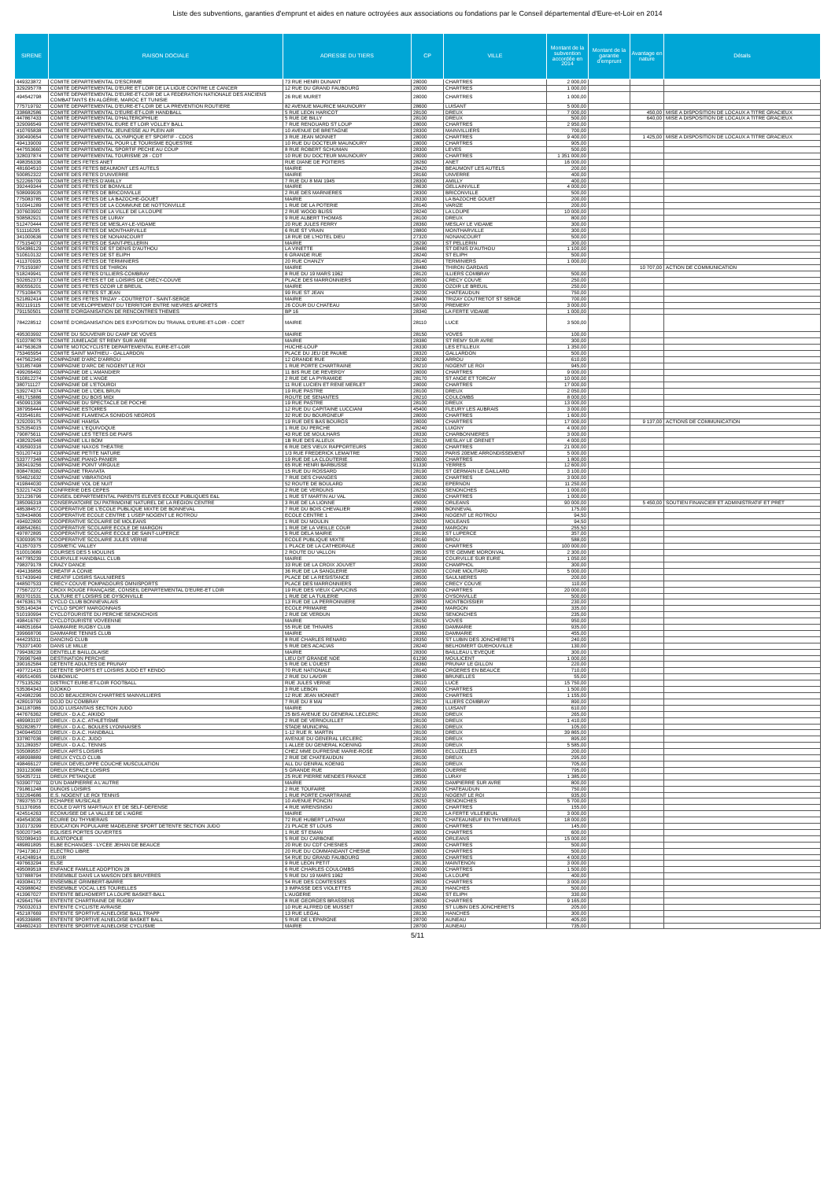Liste des subventions, garanties d'emprunt et aides en nature octroyées aux associations ou fondations par le Conseil départemental d'Eure-et-Loir en 2014
| SIRENE | RAISON DOCIALE | ADRESSE DU TIERS | CP | VILLE | Montant de la subvention accordée en 2014 | Montant de la garantie d'emprunt | Avantage en nature | Détails |
| --- | --- | --- | --- | --- | --- | --- | --- | --- |
| 449323872 | COMITE DEPARTEMENTAL D'ESCRIME | 73 RUE HENRI DUNANT | 28000 | CHARTRES | 2 000,00 | | | |
| 329295778 | COMITÉ DÉPARTEMENTAL D'EURE ET LOIR DE LA LIGUE CONTRE LE CANCER | 12 RUE DU GRAND FAUBOURG | 28000 | CHARTRES | 1 000,00 | | | |
| 494542798 | COMITÉ DÉPARTEMENTAL D'EURE-ET-LOIR DE LA FÉDÉRATION NATIONALE DES ANCIENS COMBATTANTS EN ALGÉRIE, MAROC ET TUNISIE | 26 RUE MURET | 28000 | CHARTRES | 1 000,00 | | | |
| 775719792 | COMITÉ DÉPARTEMENTAL D'EURE-ET-LOIR DE LA PRÉVENTION ROUTIÈRE | 82 AVENUE MAURICE MAUNOURY | 28600 | LUISANT | 5 000,00 | | | |
| 338682586 | COMITÉ DÉPARTEMENTAL D'EURE-ET-LOIR HANDBALL | 5 RUE LEON HARICOT | 28100 | DREUX | 7 000,00 | | 450,00 | MISE A DISPOSITION DE LOCAUX A TITRE GRACIEUX |
| 447867433 | COMITÉ DÉPARTEMENTAL D'HALTÉROPHILIE | 5 RUE DE BILLY | 28100 | DREUX | 500,00 | | 640,00 | MISE A DISPOSITION DE LOCAUX A TITRE GRACIEUX |
| 329096549 | COMITE DEPARTEMENTAL EURE ET LOIR VOLLEY BALL | 7 RUE RENOUARD ST LOUP | 28000 | CHARTRES | 2 950,00 | | | |
| 410765838 | COMITE DEPARTEMENTAL JEUNESSE AU PLEIN AIR | 10 AVENUE DE BRETAGNE | 28300 | MAINVILLIERS | 700,00 | | | |
| 390490654 | COMITE DEPARTEMENTAL OLYMPIQUE ET SPORTIF - CDOS | 3 RUE JEAN MONNET | 28000 | CHARTRES | 9 400,00 | | 1 425,00 | MISE A DISPOSITION DE LOCAUX A TITRE GRACIEUX |
| 494139009 | COMITE DEPARTEMENTAL POUR LE TOURISME EQUESTRE | 10 RUE DU DOCTEUR MAUNOURY | 28000 | CHARTRES | 905,00 | | | |
| 447553660 | COMITE DEPARTEMENTAL SPORTIF PECHE AU COUP | 8 RUE ROBERT SCHUMAN | 28300 | LEVES | 500,00 | | | |
| 328037874 | COMITE DEPARTEMENTAL TOURISME 28 - CDT | 10 RUE DU DOCTEUR MAUNOURY | 28000 | CHARTRES | 1 351 000,00 | | | |
| 498356336 | COMITE DES FETES ANET | RUE DIANE DE POITIERS | 28260 | ANET | 16 000,00 | | | |
| 481604510 | COMITE DES FETES BEAUMONT LES AUTELS | MAIRIE | 28420 | BEAUMONT LES AUTELS | 200,00 | | | |
| 500852322 | COMITE DES FETES D'UNVERRE | MAIRIE | 28160 | UNVERRE | 400,00 | | | |
| 522266709 | COMITE DES FETES D'AMILLY | 7 RUE DU 8 MAI 1945 | 28300 | AMILLY | 400,00 | | | |
| 392449344 | COMITÉ DES FÊTES DE BONVILLE | MAIRIE | 28630 | GELLAINVILLE | 4 000,00 | | | |
| 508999935 | COMITÉ DES FÊTES DE BRICONVILLE | 2 RUE DES MARNIERES | 28300 | BRICONVILLE | 500,00 | | | |
| 775083785 | COMITÉ DES FÊTES DE LA BAZOCHE-GOUËT | MAIRIE | 28330 | LA BAZOCHE GOUET | 200,00 | | | |
| 510941289 | COMITÉ DES FÊTES DE LA COMMUNE DE NOTTONVILLE | 1 RUE DE LA POTERIE | 28140 | VARIZE | 200,00 | | | |
| 307603902 | COMITÉ DES FÊTES DE LA VILLE DE LA LOUPE | 2 RUE WOOD BLISS | 28240 | LA LOUPE | 10 000,00 | | | |
| 508582921 | COMITÉ DES FÊTES DE LURAY | 9 RUE ALBERT THOMAS | 28100 | DREUX | 800,00 | | | |
| 512470444 | COMITÉ DES FÊTES DE MESLAY-LE-VIDAME | 20 RUE JULES FERRY | 28360 | MESLAY LE VIDAME | 300,00 | | | |
| 511116295 | COMITE DES FETES DE MONTHARVILLE | 6 RUE ST VRAIN | 28800 | MONTHARVILLE | 300,00 | | | |
| 341000636 | COMITE DES FETES DE NONANCOURT | 18 RUE DE L'HOTEL DIEU | 27320 | NONANCOURT | 500,00 | | | |
| 775154073 | COMITE DES FETES DE SAINT-PELLERIN | MAIRIE | 28290 | ST PELLERIN | 300,00 | | | |
| 504386129 | COMITE DES FETES DE ST DENIS D'AUTHOU | LA VINETTE | 28480 | ST DENIS D'AUTHOU | 1 100,00 | | | |
| 510610132 | COMITE DES FETES DE ST ELIPH | 6 GRANDE RUE | 28240 | ST ELIPH | 500,00 | | | |
| 411370935 | COMITÉ DES FÊTES DE TERMINIERS | 20 RUE CHANZY | 28140 | TERMINIERS | 1 000,00 | | | |
| 775159387 | COMITÉ DES FÊTES DE THIRON | MAIRIE | 28480 | THIRON GARDAIS | | | 10 707,00 | ACTION DE COMMUNICATION |
| 518249941 | COMITÉ DES FÊTES D'ILLIERS-COMBRAY | 8 RUE DU 19 MARS 1962 | 28120 | ILLIERS COMBRAY | 500,00 | | | |
| 502652373 | COMITÉ DES FÊTES ET DE LOISIRS DE CRÉCY-COUVÉ | PLACE DES MARRONNIERS | 28500 | CRECY COUVE | 250,00 | | | |
| 800556201 | COMITE DES FETES OZOIR LE BREUIL | MAIRIE | 28200 | OZOIR LE BREUIL | 250,00 | | | |
| 775108475 | COMITE DES FETES ST JEAN | 99 RUE ST JEAN | 28200 | CHATEAUDUN | 750,00 | | | |
| 521892414 | COMITÉ DES FÊTES TRIZAY - COUTRETOT - SAINT-SERGE | MAIRIE | 28400 | TRIZAY COUTRETOT ST SERGE | 700,00 | | | |
| 802119115 | COMITE DEVELOPPEMENT DU TERRITOIR ENTRE NIEVRES &FORETS | 26 COUR DU CHATEAU | 58700 | PREMERY | 3 000,00 | | | |
| 791150501 | COMITÉ D'ORGANISATION DE RENCONTRES THEMES | BP 16 | 28340 | LA FERTE VIDAME | 1 000,00 | | | |
| 784228512 | COMITÉ D'ORGANISATION DES EXPOSITION DU TRAVAIL D'EURE-ET-LOIR - COET | MAIRIE | 28110 | LUCE | 3 500,00 | | | |
| 495303992 | COMITÉ DU SOUVENIR DU CAMP DE VOVES | MAIRIE | 28150 | VOVES | 100,00 | | | |
| 510378078 | COMITE JUMELAGE ST REMY SUR AVRE | MAIRIE | 28380 | ST REMY SUR AVRE | 300,00 | | | |
| 447563628 | COMITE MOTOCYCLISTE DEPARTEMENTAL EURE-ET-LOIR | HUCHE-LOUP | 28330 | LES ETILLEUX | 1 350,00 | | | |
| 753465954 | COMITÉ SAINT MATHIEU - GALLARDON | PLACE DU JEU DE PAUME | 28320 | GALLARDON | 500,00 | | | |
| 447562349 | COMPAGNIE D'ARC D'ARROU | 12 GRANDE RUE | 28290 | ARROU | 610,00 | | | |
| 531857498 | COMPAGNIE D'ARC DE NOGENT LE ROI | 1 RUE PORTE CHARTRAINE | 28210 | NOGENT LE ROI | 945,00 | | | |
| 499266492 | COMPAGNIE DE L'AMANDIER | 11 BIS RUE DE REVERDY | 28000 | CHARTRES | 9 000,00 | | | |
| 510812274 | COMPAGNIE DE L'ANGE | 2 RUE DE LA PYRAMIDE | 28170 | ST ANGE ET TORCAY | 10 000,00 | | | |
| 380711127 | COMPAGNIE DE L'ETOURDI | 11 RUE LUCIEN ET RENE MERLET | 28000 | CHARTRES | 17 000,00 | | | |
| 539274374 | COMPAGNIE DE L'OEIL BRUN | 19 RUE PASTRE | 28100 | DREUX | 2 050,00 | | | |
| 481715886 | COMPAGNIE DU BOIS MIDI | ROUTE DE SENANTES | 28210 | COULOMBS | 8 000,00 | | | |
| 450991336 | COMPAGNIE DU SPECTACLE DE POCHE | 19 RUE PASTRE | 28100 | DREUX | 13 000,00 | | | |
| 387956444 | COMPAGNIE ESTOIRES | 12 RUE DU CAPITAINE LUCCIANI | 45400 | FLEURY LES AUBRAIS | 3 000,00 | | | |
| 433546181 | COMPAGNIE FLAMENCA SONIDOS NEGROS | 32 RUE DU BOURGNEUF | 28000 | CHARTRES | 1 600,00 | | | |
| 329209175 | COMPAGNIE HAMSA | 19 RUE DES BAS BOURGS | 28000 | CHARTRES | 17 000,00 | | 9 137,00 | ACTIONS DE COMMUNICATION |
| 525354015 | COMPAGNIE L'EQUIVOQUE | 1 RUE DU PERCHE | 28240 | LUIGNY | 4 000,00 | | | |
| 790875611 | COMPAGNIE LES TÊTES DE PIAFS | 43 RUE DE MOULHARS | 28330 | CHARBONNIERES | 3 000,00 | | | |
| 438292948 | COMPAGNIE LILI BÖM | 1B RUE DES ALLEUX | 28120 | MESLAY LE GRENET | 4 000,00 | | | |
| 439590316 | COMPAGNIE NAXOS THÉÂTRE | 6 RUE DES VIEUX RAPPORTEURS | 28000 | CHARTRES | 21 000,00 | | | |
| 501207419 | COMPAGNIE PETITE NATURE | 1/3 RUE FREDERICK LEMAITRE | 75020 | PARIS 20EME ARRONDISSEMENT | 5 000,00 | | | |
| 533777348 | COMPAGNIE PIANO-PANIER | 19 RUE DE LA CLOUTERIE | 28000 | CHARTRES | 1 800,00 | | | |
| 383419256 | COMPAGNIE POINT VIRGULE | 65 RUE HENRI BARBUSSE | 91330 | YERRES | 12 600,00 | | | |
| 808478382 | COMPAGNIE TRAVIATA | 15 RUE DU ROSSARD | 28190 | ST GERMAIN LE GAILLARD | 3 100,00 | | | |
| 504621632 | COMPAGNIE VIBRATIONS | 7 RUE DES CHANGES | 28000 | CHARTRES | 3 000,00 | | | |
| 419844030 | COMPAGNIE VOL DE NUIT | 52 ROUTE DE BOULARD | 28230 | EPERNON | 11 250,00 | | | |
| 532217429 | CONFRERIE DES CEPES | 2 RUE DE VERDUNS | 28250 | SENONCHES | 1 000,00 | | | |
| 321236796 | CONSEIL DEPARTEMENTAL PARENTS ELEVES ECOLE PUBLIQUES E&L | 1 RUE ST MARTIN AU VAL | 28000 | CHARTRES | 1 000,00 | | | |
| 385096318 | CONSERVATOIRE DU PATRIMOINE NATUREL DE LA RÉGION CENTRE | 3 RUE DE LA LIONNE | 45000 | ORLEANS | 90 000,00 | | 5 450,00 | SOUTIEN FINANCIER ET ADMINISTRATIF ET PRÊT |
| 485384572 | COOPÉRATIVE DE L'ÉCOLE PUBLIQUE MIXTE DE BONNEVAL | 7 RUE DU BOIS CHEVALIER | 28800 | BONNEVAL | 175,00 | | | |
| 528434806 | COOPERATIVE ECOLE CENTRE 1 USEP NOGENT LE ROTROU | ECOLE CENTRE 1 | 28400 | NOGENT LE ROTROU | 94,50 | | | |
| 494922800 | COOPÉRATIVE SCOLAIRE DE MOLÉANS | 1 RUE DU MOULIN | 28200 | MOLEANS | 94,50 | | | |
| 498542661 | COOPÉRATIVE SCOLAIRE ÉCOLE DE MARGON | 1 RUE DE LA VIEILLE COUR | 28400 | MARGON | 255,50 | | | |
| 497872895 | COOPÉRATIVE SCOLAIRE ÉCOLE DE SAINT-LUPERCE | 5 RUE DELA MAIRIE | 28190 | ST LUPERCE | 357,00 | | | |
| 530939578 | COOPERATIVE SCOLAIRE JULES VERNE | ECOLE PUBLIQUE MIXTE | 28160 | BROU | 588,00 | | | |
| 413570375 | COSMETIC VALLEY | 1 PLACE DE LA CATHEDRALE | 28000 | CHARTRES | 100 000,00 | | | |
| 510010689 | COURSES DES 5 MOULINS | 2 ROUTE DU VALLON | 28500 | STE GEMME MORONVAL | 2 300,00 | | | |
| 447785239 | COURVILLE HANDBALL CLUB | MAIRIE | 28190 | COURVILLE SUR EURE | 1 050,00 | | | |
| 798379178 | CRAZY DANCE | 33 RUE DE LA CROIX JOUVET | 28300 | CHAMPHOL | 300,00 | | | |
| 494136856 | CRÉATIF A CONIE | 36 RUE DE LA SANGLERIE | 28200 | CONIE MOLITARD | 5 000,00 | | | |
| 517439949 | CRÉATIF LOISIRS SAULNIÈRES | PLACE DE LA RESISTANCE | 28500 | SAULNIERES | 200,00 | | | |
| 448507533 | CRÉCY-COUVÉ POMPADOURS OMNISPORTS | PLACE DES MARRONNIERS | 28500 | CRECY COUVE | 110,00 | | | |
| 775672272 | CROIX ROUGE FRANÇAISE, CONSEIL DÉPARTEMENTAL D'EURE-ET LOIR | 19 RUE DES VIEUX CAPUCINS | 28000 | CHARTRES | 20 000,00 | | | |
| 803701531 | CULTURE ET LOISIRS DE OYSONVILLE | 1 RUE DE LA TUILERIE | 28700 | OYSONVILLE | 500,00 | | | |
| 447636176 | CYCLO CLUB BONNEVALAIS | 13 RUE DE LA PERRONNIERE | 28800 | MONTBOISSIER | 230,00 | | | |
| 505140434 | CYCLO SPORT MARGONNAIS | ECOLE PRIMAIRE | 28400 | MARGON | 335,00 | | | |
| 510190994 | CYCLOTOURISTE DU PERCHE SENONCHOIS | 2 RUE DE VERDUN | 28250 | SENONCHES | 235,00 | | | |
| 498416767 | CYCLOTOURISTE VOVÉENNE | MAIRIE | 28150 | VOVES | 950,00 | | | |
| 448051664 | DAMMARIE RUGBY CLUB | 55 RUE DE THIVARS | 28360 | DAMMARIE | 935,00 | | | |
| 399668706 | DAMMARIE TENNIS CLUB | MAIRIE | 28360 | DAMMARIE | 455,00 | | | |
| 444235311 | DANCING CLUB | 8 RUE CHARLES RENARD | 28350 | ST LUBIN DES JONCHERETS | 240,00 | | | |
| 753371400 | DANS LE MILLE | 5 RUE DES ACACIAS | 28240 | BELHOMERT GUEHOUVILLE | 130,00 | | | |
| 799438239 | DENTELLE BAILLOLAISE | MAIRIE | 28300 | BAILLEAU L'EVEQUE | 300,00 | | | |
| 799967948 | DESTINATION PERCHE | LIEU DIT GRANDE NOE | 61290 | MOULICENT | 1 000,00 | | | |
| 390162584 | DÉTENTE ADULTES DE PRUNAY | 5 RUE DE L'OUEST | 28360 | PRUNAY LE GILLON | 220,00 | | | |
| 497721415 | DETENTE SPORTS ET LOISIRS JUDO ET KENDO | 70 RUE NATIONALE | 28140 | ORGERES EN BEAUCE | 710,00 | | | |
| 499514065 | DIABOWLIC | 2 RUE DU LAVOIR | 28800 | BRUNELLES | 55,00 | | | |
| 775135262 | DISTRICT EURE-ET-LOIR FOOTBALL | RUE JULES VERNE | 28110 | LUCE | 15 750,00 | | | |
| 535364343 | DJOKKO | 3 RUE LEBON | 28000 | CHARTRES | 1 500,00 | | | |
| 424982296 | DOJO BEAUCERON CHARTRES MAINVILLIERS | 12 RUE JEAN MONNET | 28000 | CHARTRES | 1 155,00 | | | |
| 428919799 | DOJO DU COMBRAY | 7 RUE DU 8 MAI | 28120 | ILLIERS COMBRAY | 890,00 | | | |
| 341187086 | DOJO LUISANTAIS SECTION JUDO | MAIRIE | 28600 | LUISANT | 610,00 | | | |
| 447676362 | DREUX - D.A.C. AÏKIDO | 25 BIS AVENUE DU GENERAL LECLERC | 28100 | DREUX | 265,00 | | | |
| 489983197 | DREUX - D.A.C. ATHLÉTISME | 2 RUE DE VERNOUILLET | 28100 | DREUX | 1 410,00 | | | |
| 502828577 | DREUX - D.A.C. BOULES LYONNAISES | STADE MUNICIPAL | 28100 | DREUX | 105,00 | | | |
| 340944503 | DREUX - D.A.C. HANDBALL | 1-12 RUE R. MARTIN | 28100 | DREUX | 39 865,00 | | | |
| 337807036 | DREUX - D.A.C. JUDO | AVENUE DU GENERAL LECLERC | 28100 | DREUX | 895,00 | | | |
| 321289357 | DREUX - D.A.C. TENNIS | 1 ALLEE DU GENERAL KOENING | 28100 | DREUX | 5 585,00 | | | |
| 505089557 | DREUX ARTS LOISIRS | CHEZ MME DUFRESNE MARIE-ROSE | 28500 | ECLUZELLES | 200,00 | | | |
| 498998889 | DREUX CYCLO CLUB | 2 RUE DE CHATEAUDUN | 28100 | DREUX | 295,00 | | | |
| 498466127 | DREUX DÉVELOPPÉ COUCHÉ MUSCULATION | ALL DU GENRAL KOENIG | 28100 | DREUX | 705,00 | | | |
| 393123088 | DREUX ESPACE LOISIRS | 5 GRANDE RUE | 28500 | OUERRE | 795,00 | | | |
| 504357211 | DREUX PETANQUE | 25 RUE PIERRE MENDES FRANCE | 28500 | LURAY | 1 385,00 | | | |
| 503907792 | D'UN DAMPIERRE A L'AUTRE | MAIRIE | 28350 | DAMPIERRE SUR AVRE | 800,00 | | | |
| 791861248 | DUNOIS LOISIRS | 2 RUE TOUFAIRE | 28200 | CHATEAUDUN | 750,00 | | | |
| 532264686 | E.S. NOGENT LE ROI TENNIS | 1 RUE PORTE CHARTRAINE | 28210 | NOGENT LE ROI | 935,00 | | | |
| 789375573 | ECHAPEE MUSICALE | 10 AVENUE PONCIN | 28250 | SENONCHES | 5 700,00 | | | |
| 511376956 | ECOLE D'ARTS MARTIAUX ET DE SELF-DÉFENSE | 4 RUE WRENSINSKI | 28000 | CHARTRES | 155,00 | | | |
| 424514263 | ECOMUSEE DE LA VALLEE DE L'AIGRE | MAIRIE | 28220 | LA FERTE VILLENEUIL | 3 000,00 | | | |
| 494543036 | ECURIE DU THYMERAIS | 72 RUE HUBERT LATHAM | 28170 | CHATEAUNEUF EN THYMERAIS | 18 000,00 | | | |
| 310173299 | ÉDUCATION POPULAIRE MADELEINE SPORT DÉTENTE SECTION JUDO | 21 PLACE ST LOUIS | 28000 | CHARTRES | 145,00 | | | |
| 500207345 | EGLISES PORTES OUVERTES | 1 RUE ST EMAN | 28000 | CHARTRES | 600,00 | | | |
| 502089410 | ELASTOPOLE | 5 RUE DU CARBONE | 45000 | ORLEANS | 15 000,00 | | | |
| 489891895 | ELBE ÉCHANGES - LYCÉE JEHAN DE BEAUCE | 20 RUE DU CDT CHESNES | 28000 | CHARTRES | 500,00 | | | |
| 794173617 | ELECTRO LIBRE | 20 RUE DU COMMANDANT CHESNE | 28000 | CHARTRES | 500,00 | | | |
| 414248914 | ELIXIR | 54 RUE DU GRAND FAUBOURG | 28000 | CHARTRES | 4 000,00 | | | |
| 497663294 | ELSE | 9 RUE LEON PETIT | 28130 | MAINTENON | 3 000,00 | | | |
| 495089518 | ENFANCE FAMILLE ADOPTION 28 | 6 RUE CHARLES COULOMBS | 28000 | CHARTRES | 1 500,00 | | | |
| 537888794 | ENSEMBLE DANS LA MAISON DES BRUYERES | 5 RUE DU 19 MARS 1962 | 28240 | LA LOUPE | 400,00 | | | |
| 493084172 | ENSEMBLE GRIMBERT-BARRÉ | 54 RUE DES COMTESSES | 28000 | CHARTRES | 3 000,00 | | | |
| 429988042 | ENSEMBLE VOCAL LES TOURELLES | 3 IMPASSE DES VIOLETTES | 28130 | HANCHES | 500,00 | | | |
| 413967027 | ENTENTE BELHOMERT LA LOUPE BASKET-BALL | L'AUGERIE | 28240 | ST ELIPH | 330,00 | | | |
| 429641764 | ENTENTE CHARTRAINE DE RUGBY | 8 RUE GEORGES BRASSENS | 28000 | CHARTRES | 9 165,00 | | | |
| 750032013 | ENTENTE CYCLISTE AVRAISE | 10 RUE ALFRED DE MUSSET | 28350 | ST LUBIN DES JONCHERETS | 205,00 | | | |
| 452187669 | ENTENTE SPORTIVE ALNELOISE BALL TRAPP | 13 RUE LEGAL | 28130 | HANCHES | 300,00 | | | |
| 495336885 | ENTENTE SPORTIVE ALNELOISE BASKET BALL | 5 RUE DE L'EPARGNE | 28700 | AUNEAU | 405,00 | | | |
| 494602410 | ENTENTE SPORTIVE ALNELOISE CYCLISME | MAIRIE | 28700 | AUNEAU | 735,00 | | | |
5/11